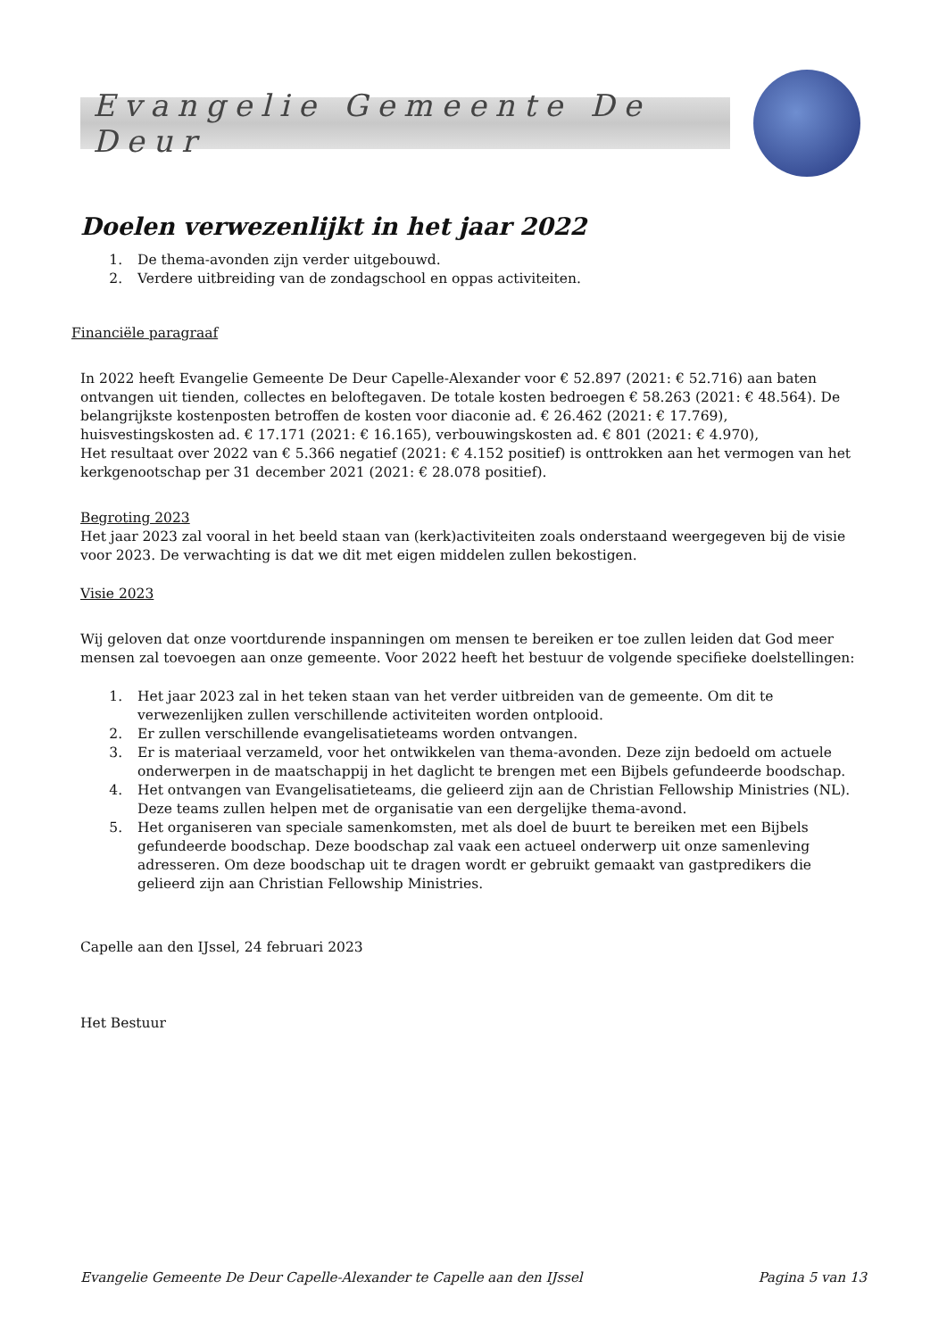Evangelie Gemeente De Deur
Doelen verwezenlijkt in het jaar 2022
1. De thema-avonden zijn verder uitgebouwd.
2. Verdere uitbreiding van de zondagschool en oppas activiteiten.
Financiële paragraaf
In 2022 heeft Evangelie Gemeente De Deur Capelle-Alexander voor € 52.897 (2021: € 52.716) aan baten ontvangen uit tienden, collectes en beloftegaven. De totale kosten bedroegen € 58.263 (2021: € 48.564). De belangrijkste kostenposten betroffen de kosten voor diaconie ad. € 26.462 (2021: € 17.769),
huisvestingskosten ad. € 17.171 (2021: € 16.165), verbouwingskosten ad. € 801 (2021: € 4.970),
Het resultaat over 2022 van € 5.366 negatief (2021: € 4.152 positief) is onttrokken aan het vermogen van het kerkgenootschap per 31 december 2021 (2021: € 28.078 positief).
Begroting 2023
Het jaar 2023 zal vooral in het beeld staan van (kerk)activiteiten zoals onderstaand weergegeven bij de visie voor 2023. De verwachting is dat we dit met eigen middelen zullen bekostigen.
Visie 2023
Wij geloven dat onze voortdurende inspanningen om mensen te bereiken er toe zullen leiden dat God meer mensen zal toevoegen aan onze gemeente. Voor 2022 heeft het bestuur de volgende specifieke doelstellingen:
1. Het jaar 2023 zal in het teken staan van het verder uitbreiden van de gemeente. Om dit te verwezenlijken zullen verschillende activiteiten worden ontplooid.
2. Er zullen verschillende evangelisatieteams worden ontvangen.
3. Er is materiaal verzameld, voor het ontwikkelen van thema-avonden. Deze zijn bedoeld om actuele onderwerpen in de maatschappij in het daglicht te brengen met een Bijbels gefundeerde boodschap.
4. Het ontvangen van Evangelisatieteams, die gelieerd zijn aan de Christian Fellowship Ministries (NL). Deze teams zullen helpen met de organisatie van een dergelijke thema-avond.
5. Het organiseren van speciale samenkomsten, met als doel de buurt te bereiken met een Bijbels gefundeerde boodschap. Deze boodschap zal vaak een actueel onderwerp uit onze samenleving adresseren. Om deze boodschap uit te dragen wordt er gebruikt gemaakt van gastpredikers die gelieerd zijn aan Christian Fellowship Ministries.
Capelle aan den IJssel, 24 februari 2023
Het Bestuur
Evangelie Gemeente De Deur Capelle-Alexander te Capelle aan den IJssel Pagina 5 van 13